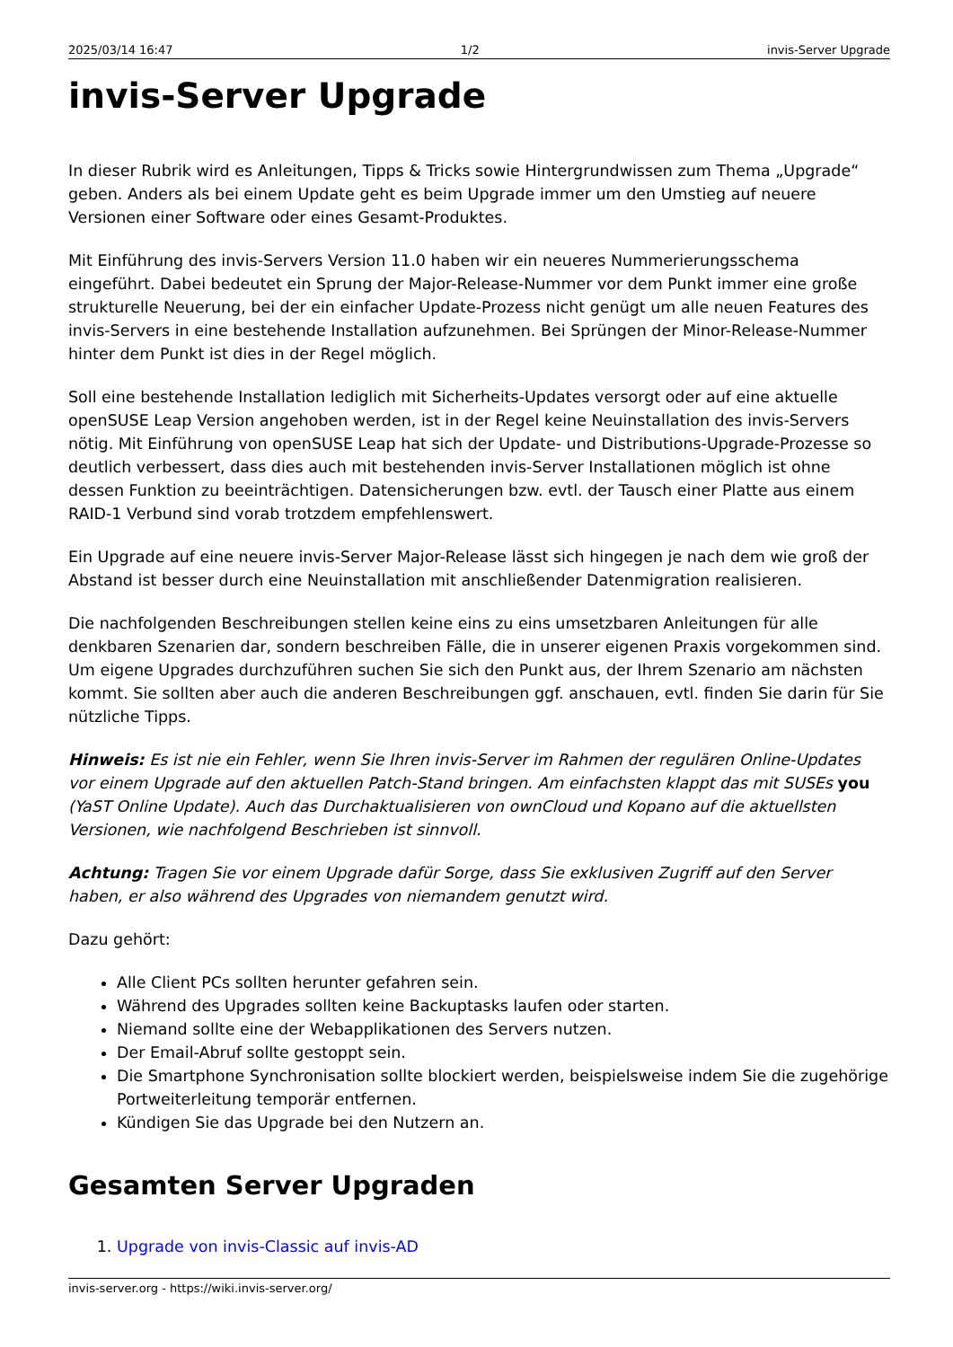2025/03/14 16:47 1/2 invis-Server Upgrade
invis-Server Upgrade
In dieser Rubrik wird es Anleitungen, Tipps & Tricks sowie Hintergrundwissen zum Thema „Upgrade“ geben. Anders als bei einem Update geht es beim Upgrade immer um den Umstieg auf neuere Versionen einer Software oder eines Gesamt-Produktes.
Mit Einführung des invis-Servers Version 11.0 haben wir ein neueres Nummerierungsschema eingeführt. Dabei bedeutet ein Sprung der Major-Release-Nummer vor dem Punkt immer eine große strukturelle Neuerung, bei der ein einfacher Update-Prozess nicht genügt um alle neuen Features des invis-Servers in eine bestehende Installation aufzunehmen. Bei Sprüngen der Minor-Release-Nummer hinter dem Punkt ist dies in der Regel möglich.
Soll eine bestehende Installation lediglich mit Sicherheits-Updates versorgt oder auf eine aktuelle openSUSE Leap Version angehoben werden, ist in der Regel keine Neuinstallation des invis-Servers nötig. Mit Einführung von openSUSE Leap hat sich der Update- und Distributions-Upgrade-Prozesse so deutlich verbessert, dass dies auch mit bestehenden invis-Server Installationen möglich ist ohne dessen Funktion zu beeinträchtigen. Datensicherungen bzw. evtl. der Tausch einer Platte aus einem RAID-1 Verbund sind vorab trotzdem empfehlenswert.
Ein Upgrade auf eine neuere invis-Server Major-Release lässt sich hingegen je nach dem wie groß der Abstand ist besser durch eine Neuinstallation mit anschließender Datenmigration realisieren.
Die nachfolgenden Beschreibungen stellen keine eins zu eins umsetzbaren Anleitungen für alle denkbaren Szenarien dar, sondern beschreiben Fälle, die in unserer eigenen Praxis vorgekommen sind. Um eigene Upgrades durchzuführen suchen Sie sich den Punkt aus, der Ihrem Szenario am nächsten kommt. Sie sollten aber auch die anderen Beschreibungen ggf. anschauen, evtl. finden Sie darin für Sie nützliche Tipps.
Hinweis: Es ist nie ein Fehler, wenn Sie Ihren invis-Server im Rahmen der regulären Online-Updates vor einem Upgrade auf den aktuellen Patch-Stand bringen. Am einfachsten klappt das mit SUSEs you (YaST Online Update). Auch das Durchaktualisieren von ownCloud und Kopano auf die aktuellsten Versionen, wie nachfolgend Beschrieben ist sinnvoll.
Achtung: Tragen Sie vor einem Upgrade dafür Sorge, dass Sie exklusiven Zugriff auf den Server haben, er also während des Upgrades von niemandem genutzt wird.
Dazu gehört:
Alle Client PCs sollten herunter gefahren sein.
Während des Upgrades sollten keine Backuptasks laufen oder starten.
Niemand sollte eine der Webapplikationen des Servers nutzen.
Der Email-Abruf sollte gestoppt sein.
Die Smartphone Synchronisation sollte blockiert werden, beispielsweise indem Sie die zugehörige Portweiterleitung temporär entfernen.
Kündigen Sie das Upgrade bei den Nutzern an.
Gesamten Server Upgraden
1. Upgrade von invis-Classic auf invis-AD
invis-server.org - https://wiki.invis-server.org/